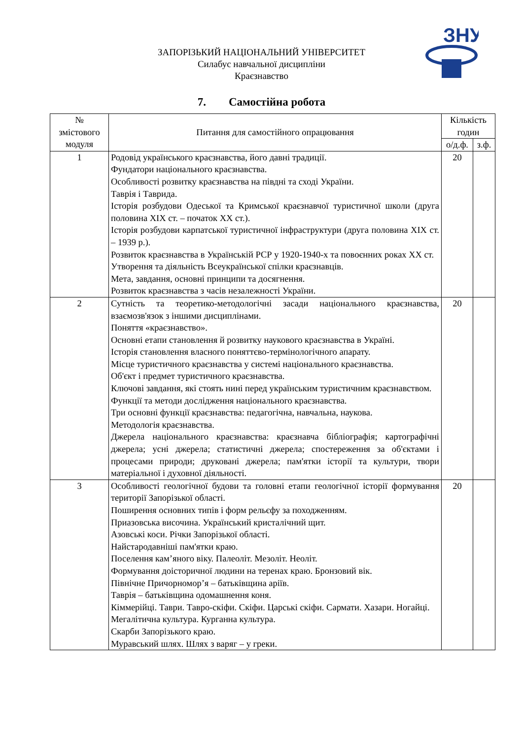ЗНУ
ЗАПОРІЗЬКИЙ НАЦІОНАЛЬНИЙ УНІВЕРСИТЕТ
Силабус навчальної дисципліни
Краєзнавство
7. Самостійна робота
| № змістового модуля | Питання для самостійного опрацювання | Кількість годин | |
| --- | --- | --- | --- |
| | | о/д.ф. | з.ф. |
| 1 | Родовід українського краєзнавства, його давні традиції. Фундатори національного краєзнавства. Особливості розвитку краєзнавства на півдні та сході України. Таврія і Таврида. Історія розбудови Одеської та Кримської краєзнавчої туристичної школи (друга половина XIX ст. – початок XX ст.). Історія розбудови карпатської туристичної інфраструктури (друга половина XIX ст. – 1939 р.). Розвиток краєзнавства в Українській РСР у 1920-1940-х та повоєнних роках XX ст. Утворення та діяльність Всеукраїнської спілки краєзнавців. Мета, завдання, основні принципи та досягнення. Розвиток краєзнавства з часів незалежності України. | 20 | |
| 2 | Сутність та теоретико-методологічні засади національного краєзнавства, взаємозв'язок з іншими дисциплінами. Поняття «краєзнавство». Основні етапи становлення й розвитку наукового краєзнавства в Україні. Історія становлення власного поняттєво-термінологічного апарату. Місце туристичного краєзнавства у системі національного краєзнавства. Об'єкт і предмет туристичного краєзнавства. Ключові завдання, які стоять нині перед українським туристичним краєзнавством. Функції та методи дослідження національного краєзнавства. Три основні функції краєзнавства: педагогічна, навчальна, наукова. Методологія краєзнавства. Джерела національного краєзнавства: краєзнавча бібліографія; картографічні джерела; усні джерела; статистичні джерела; спостереження за об'єктами і процесами природи; друковані джерела; пам'ятки історії та культури, твори матеріальної і духовної діяльності. | 20 | |
| 3 | Особливості геологічної будови та головні етапи геологічної історії формування території Запорізької області. Поширення основних типів і форм рельєфу за походженням. Приазовська височина. Український кристалічний щит. Азовські коси. Річки Запорізької області. Найстародавніші пам'ятки краю. Поселення кам’яного віку. Палеоліт. Мезоліт. Неоліт. Формування доісторичної людини на теренах краю. Бронзовий вік. Північне Причорномор’я – батьківщина аріїв. Таврія – батьківщина одомашнення коня. Кіммерійці. Таври. Тавро-скіфи. Скіфи. Царські скіфи. Сармати. Хазари. Ногайці. Мегалітична культура. Курганна культура. Скарби Запорізького краю. Муравський шлях. Шлях з варяг – у греки. | 20 | |